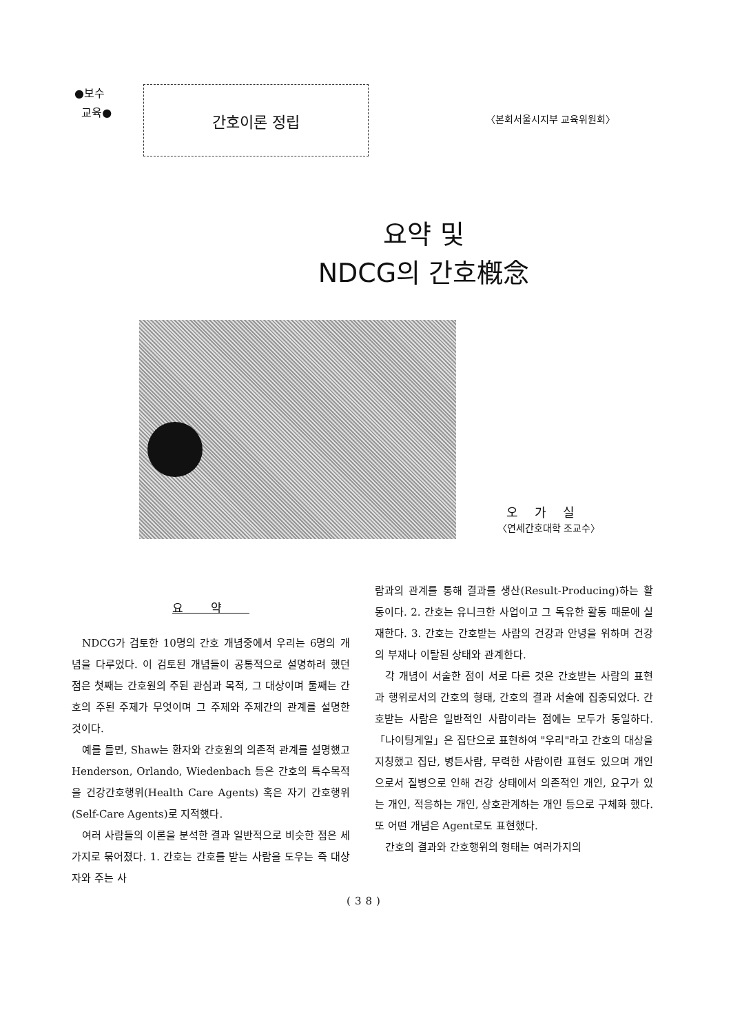●보수
교육●
간호이론 정립
〈본회서울시지부 교육위원회〉
요약 및
NDCG의 간호槪念
오가실
〈연세간호대학 조교수〉
요약
NDCG가 검토한 10명의 간호 개념중에서 우리는 6명의 개념을 다루었다. 이 검토된 개념들이 공통적으로 설명하려 했던 점은 첫째는 간호원의 주된 관심과 목적, 그 대상이며 둘째는 간호의 주된 주제가 무엇이며 그 주제와 주제간의 관계를 설명한 것이다.
예를 들면, Shaw는 환자와 간호원의 의존적 관계를 설명했고 Henderson, Orlando, Wiedenbach 등은 간호의 특수목적을 건강간호행위(Health Care Agents) 혹은 자기 간호행위(Self-Care Agents)로 지적했다.
여러 사람들의 이론을 분석한 결과 일반적으로 비슷한 점은 세가지로 묶어졌다. 1. 간호는 간호를 받는 사람을 도우는 즉 대상자와 주는 사
람과의 관계를 통해 결과를 생산(Result-Producing)하는 활동이다. 2. 간호는 유니크한 사업이고 그 독유한 활동 때문에 실재한다. 3. 간호는 간호받는 사람의 건강과 안녕을 위하며 건강의 부재나 이탈된 상태와 관계한다.
각 개념이 서술한 점이 서로 다른 것은 간호받는 사람의 표현과 행위로서의 간호의 형태, 간호의 결과 서술에 집중되었다. 간호받는 사람은 일반적인 사람이라는 점에는 모두가 동일하다. 「나이팅게일」은 집단으로 표현하여 "우리"라고 간호의 대상을 지칭했고 집단, 병든사람, 무력한 사람이란 표현도 있으며 개인으로서 질병으로 인해 건강 상태에서 의존적인 개인, 요구가 있는 개인, 적응하는 개인, 상호관계하는 개인 등으로 구체화 했다. 또 어떤 개념은 Agent로도 표현했다.
간호의 결과와 간호행위의 형태는 여러가지의
(38)